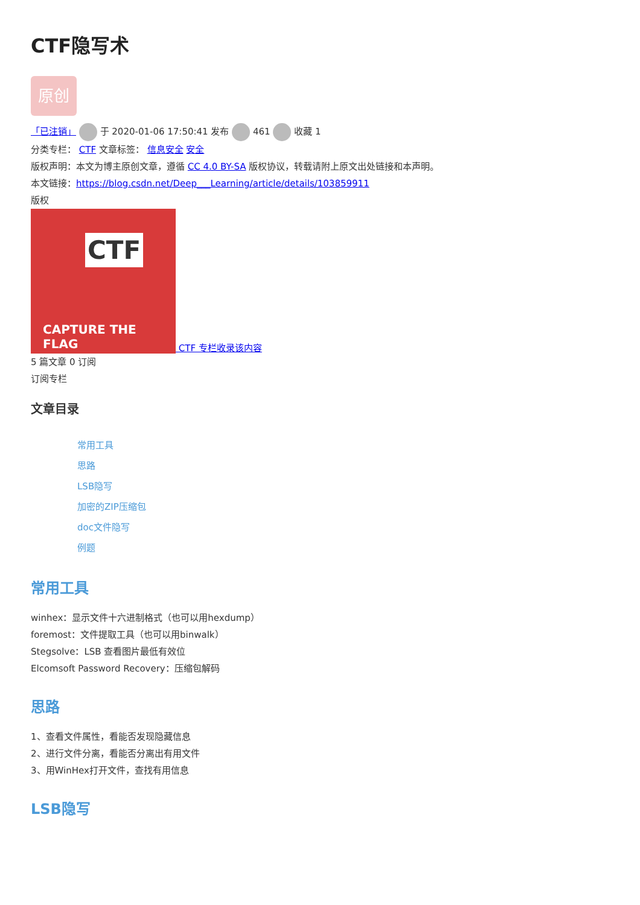CTF隐写术
原创
「已注销」 于 2020-01-06 17:50:41 发布 461 收藏 1
分类专栏： CTF 文章标签： 信息安全 安全
版权声明：本文为博主原创文章，遵循 CC 4.0 BY-SA 版权协议，转载请附上原文出处链接和本声明。
本文链接：https://blog.csdn.net/Deep___Learning/article/details/103859911
版权
CTF CAPTURE THE FLAG CTF 专栏收录该内容
5 篇文章 0 订阅
订阅专栏
文章目录
常用工具
思路
LSB隐写
加密的ZIP压缩包
doc文件隐写
例题
常用工具
winhex：显示文件十六进制格式（也可以用hexdump）
foremost：文件提取工具（也可以用binwalk）
Stegsolve：LSB 查看图片最低有效位
Elcomsoft Password Recovery：压缩包解码
思路
1、查看文件属性，看能否发现隐藏信息
2、进行文件分离，看能否分离出有用文件
3、用WinHex打开文件，查找有用信息
LSB隐写